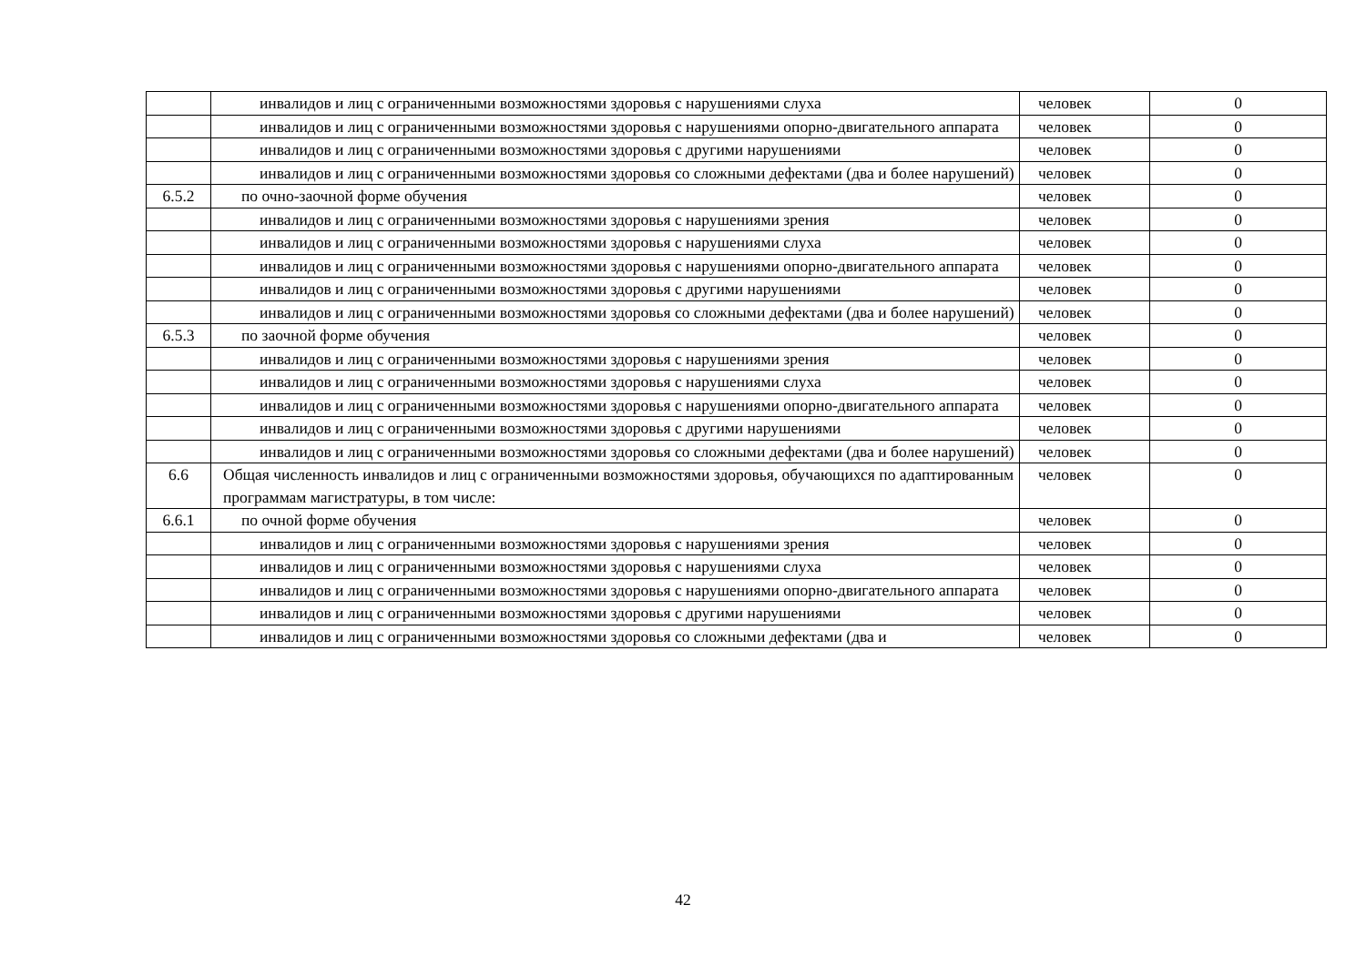| | инвалидов и лиц с ограниченными возможностями здоровья с нарушениями слуха | человек | 0 |
| | инвалидов и лиц с ограниченными возможностями здоровья с нарушениями опорно-двигательного аппарата | человек | 0 |
| | инвалидов и лиц с ограниченными возможностями здоровья с другими нарушениями | человек | 0 |
| | инвалидов и лиц с ограниченными возможностями здоровья со сложными дефектами (два и более нарушений) | человек | 0 |
| 6.5.2 | по очно-заочной форме обучения | человек | 0 |
| | инвалидов и лиц с ограниченными возможностями здоровья с нарушениями зрения | человек | 0 |
| | инвалидов и лиц с ограниченными возможностями здоровья с нарушениями слуха | человек | 0 |
| | инвалидов и лиц с ограниченными возможностями здоровья с нарушениями опорно-двигательного аппарата | человек | 0 |
| | инвалидов и лиц с ограниченными возможностями здоровья с другими нарушениями | человек | 0 |
| | инвалидов и лиц с ограниченными возможностями здоровья со сложными дефектами (два и более нарушений) | человек | 0 |
| 6.5.3 | по заочной форме обучения | человек | 0 |
| | инвалидов и лиц с ограниченными возможностями здоровья с нарушениями зрения | человек | 0 |
| | инвалидов и лиц с ограниченными возможностями здоровья с нарушениями слуха | человек | 0 |
| | инвалидов и лиц с ограниченными возможностями здоровья с нарушениями опорно-двигательного аппарата | человек | 0 |
| | инвалидов и лиц с ограниченными возможностями здоровья с другими нарушениями | человек | 0 |
| | инвалидов и лиц с ограниченными возможностями здоровья со сложными дефектами (два и более нарушений) | человек | 0 |
| 6.6 | Общая численность инвалидов и лиц с ограниченными возможностями здоровья, обучающихся по адаптированным программам магистратуры, в том числе: | человек | 0 |
| 6.6.1 | по очной форме обучения | человек | 0 |
| | инвалидов и лиц с ограниченными возможностями здоровья с нарушениями зрения | человек | 0 |
| | инвалидов и лиц с ограниченными возможностями здоровья с нарушениями слуха | человек | 0 |
| | инвалидов и лиц с ограниченными возможностями здоровья с нарушениями опорно-двигательного аппарата | человек | 0 |
| | инвалидов и лиц с ограниченными возможностями здоровья с другими нарушениями | человек | 0 |
| | инвалидов и лиц с ограниченными возможностями здоровья со сложными дефектами (два и | человек | 0 |
42